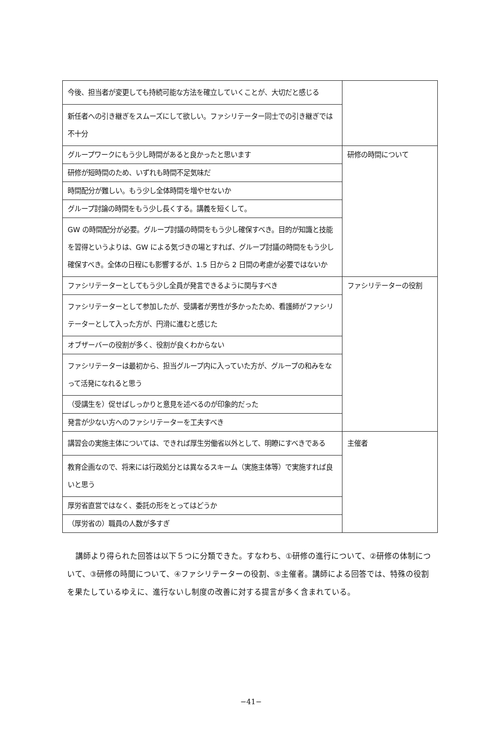| 今後、担当者が変更しても持続可能な方法を確立していくことが、大切だと感じる | |
| 新任者への引き継ぎをスムーズにして欲しい。ファシリテーター同士での引き継ぎでは不十分 | |
| グループワークにもう少し時間があると良かったと思います | 研修の時間について |
| 研修が短時間のため、いずれも時間不足気味だ | |
| 時間配分が難しい。もう少し全体時間を増やせないか | |
| グループ討論の時間をもう少し長くする。講義を短くして。 | |
| GW の時間配分が必要。グループ討議の時間をもう少し確保すべき。目的が知識と技能を習得というよりは、GW による気づきの場とすれば、グループ討議の時間をもう少し確保すべき。全体の日程にも影響するが、1.5 日から 2 日間の考慮が必要ではないか | |
| ファシリテーターとしてもう少し全員が発言できるように関与すべき | ファシリテーターの役割 |
| ファシリテーターとして参加したが、受講者が男性が多かったため、看護師がファシリテーターとして入った方が、円滑に進むと感じた | |
| オブザーバーの役割が多く、役割が良くわからない | |
| ファシリテーターは最初から、担当グループ内に入っていた方が、グループの和みをなって活発になれると思う | |
| （受講生を）促せばしっかりと意見を述べるのが印象的だった | |
| 発言が少ない方へのファシリテーターを工夫すべき | |
| 講習会の実施主体については、できれば厚生労働省以外として、明瞭にすべきである | 主催者 |
| 教育企画なので、将来には行政処分とは異なるスキーム（実施主体等）で実施すれば良いと思う | |
| 厚労省直営ではなく、委託の形をとってはどうか | |
| （厚労省の）職員の人数が多すぎ | |
講師より得られた回答は以下５つに分類できた。すなわち、①研修の進行について、②研修の体制について、③研修の時間について、④ファシリテーターの役割、⑤主催者。講師による回答では、特殊の役割を果たしているゆえに、進行ないし制度の改善に対する提言が多く含まれている。
−41−